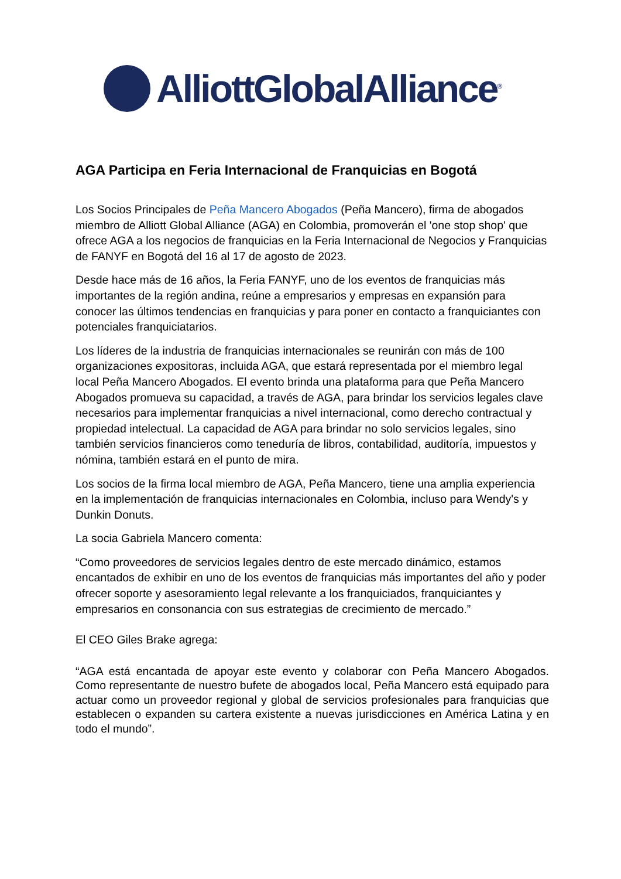AlliottGlobalAlliance<sup>®</sup>
AGA Participa en Feria Internacional de Franquicias en Bogotá
Los Socios Principales de Peña Mancero Abogados (Peña Mancero), firma de abogados miembro de Alliott Global Alliance (AGA) en Colombia, promoverán el 'one stop shop' que ofrece AGA a los negocios de franquicias en la Feria Internacional de Negocios y Franquicias de FANYF en Bogotá del 16 al 17 de agosto de 2023.
Desde hace más de 16 años, la Feria FANYF, uno de los eventos de franquicias más importantes de la región andina, reúne a empresarios y empresas en expansión para conocer las últimos tendencias en franquicias y para poner en contacto a franquiciantes con potenciales franquiciatarios.
Los líderes de la industria de franquicias internacionales se reunirán con más de 100 organizaciones expositoras, incluida AGA, que estará representada por el miembro legal local Peña Mancero Abogados. El evento brinda una plataforma para que Peña Mancero Abogados promueva su capacidad, a través de AGA, para brindar los servicios legales clave necesarios para implementar franquicias a nivel internacional, como derecho contractual y propiedad intelectual. La capacidad de AGA para brindar no solo servicios legales, sino también servicios financieros como teneduría de libros, contabilidad, auditoría, impuestos y nómina, también estará en el punto de mira.
Los socios de la firma local miembro de AGA, Peña Mancero, tiene una amplia experiencia en la implementación de franquicias internacionales en Colombia, incluso para Wendy's y Dunkin Donuts.
La socia Gabriela Mancero comenta:
“Como proveedores de servicios legales dentro de este mercado dinámico, estamos encantados de exhibir en uno de los eventos de franquicias más importantes del año y poder ofrecer soporte y asesoramiento legal relevante a los franquiciados, franquiciantes y empresarios en consonancia con sus estrategias de crecimiento de mercado.”
El CEO Giles Brake agrega:
“AGA está encantada de apoyar este evento y colaborar con Peña Mancero Abogados. Como representante de nuestro bufete de abogados local, Peña Mancero está equipado para actuar como un proveedor regional y global de servicios profesionales para franquicias que establecen o expanden su cartera existente a nuevas jurisdicciones en América Latina y en todo el mundo”.